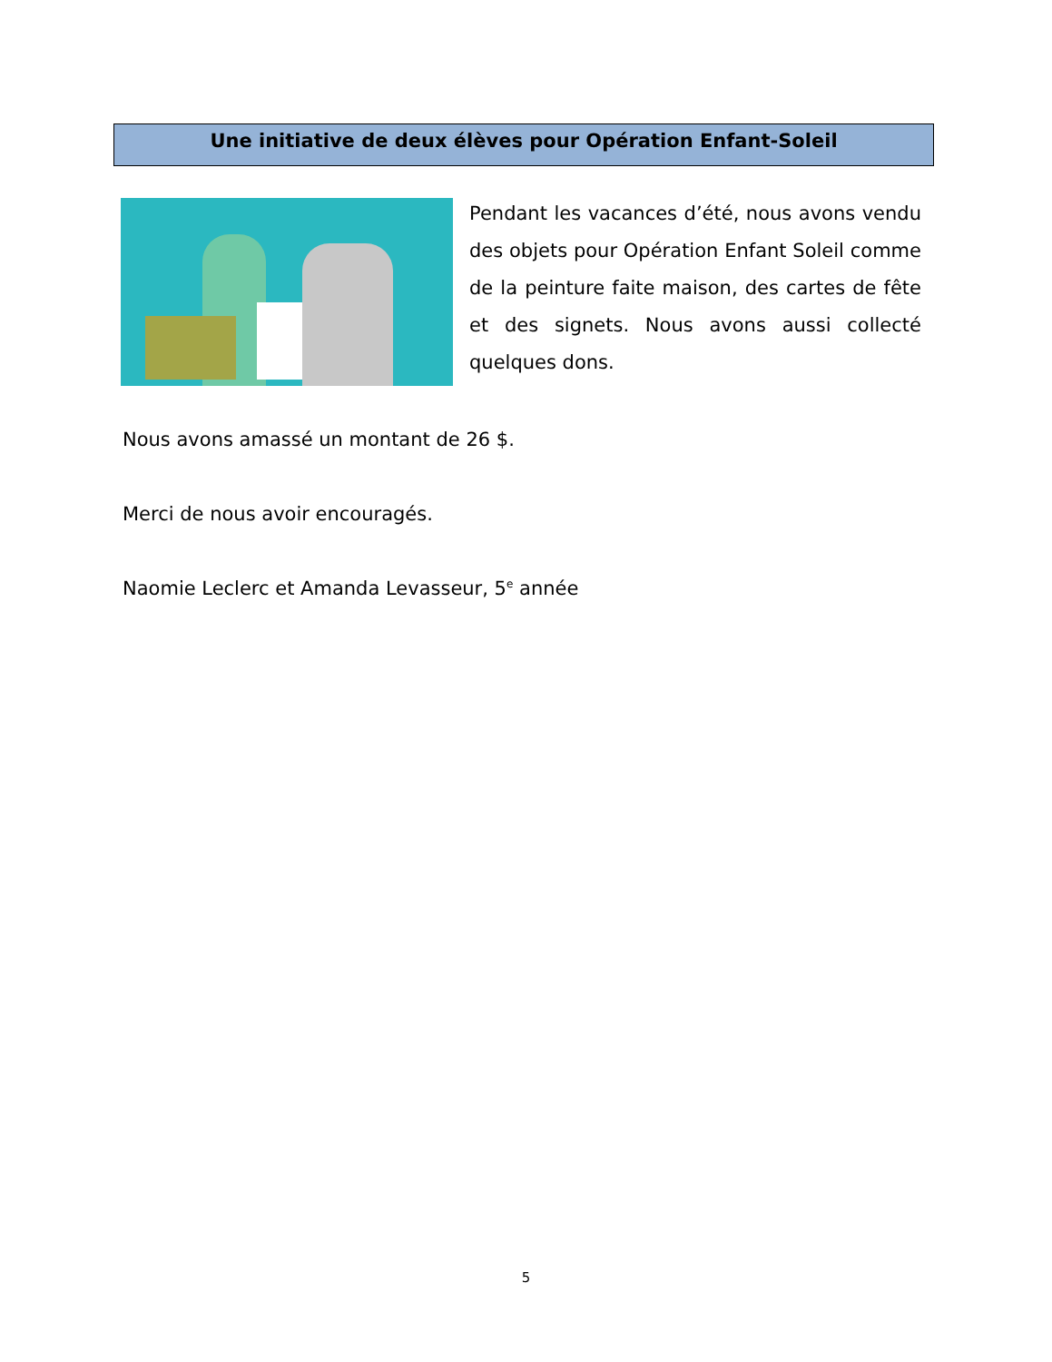Une initiative de deux élèves pour Opération Enfant-Soleil
Pendant les vacances d’été, nous avons vendu des objets pour Opération Enfant Soleil comme de la peinture faite maison, des cartes de fête et des signets. Nous avons aussi collecté quelques dons.
Nous avons amassé un montant de 26 $.
Merci de nous avoir encouragés.
Naomie Leclerc et Amanda Levasseur, 5<sup>e</sup> année
5